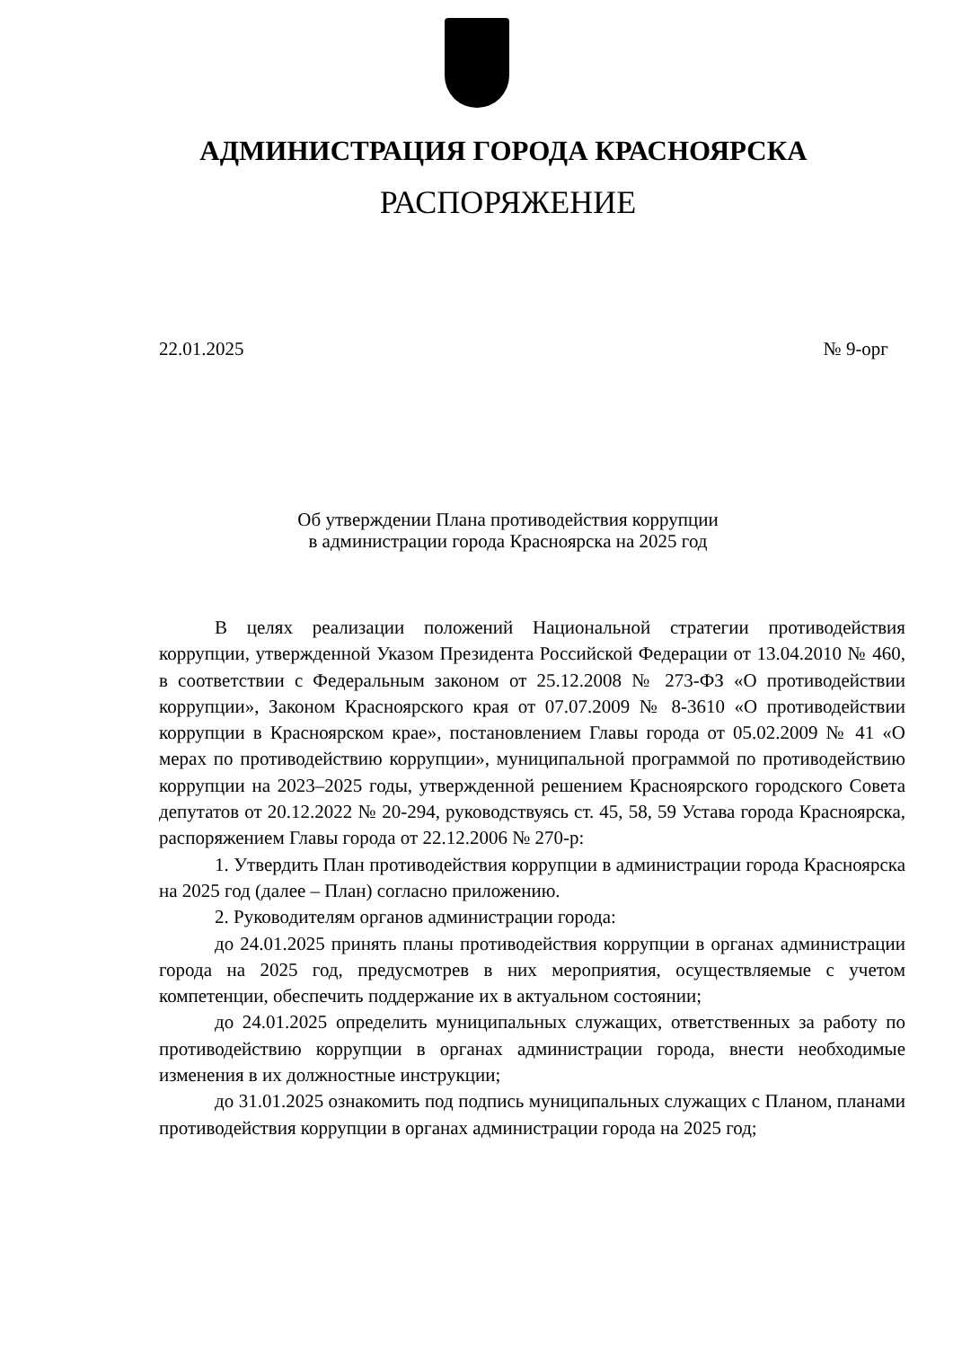АДМИНИСТРАЦИЯ ГОРОДА КРАСНОЯРСКА
РАСПОРЯЖЕНИЕ
22.01.2025 № 9-орг
Об утверждении Плана противодействия коррупции
в администрации города Красноярска на 2025 год
В целях реализации положений Национальной стратегии противодействия коррупции, утвержденной Указом Президента Российской Федерации от 13.04.2010 № 460, в соответствии с Федеральным законом от 25.12.2008 № 273-ФЗ «О противодействии коррупции», Законом Красноярского края от 07.07.2009 № 8-3610 «О противодействии коррупции в Красноярском крае», постановлением Главы города от 05.02.2009 № 41 «О мерах по противодействию коррупции», муниципальной программой по противодействию коррупции на 2023–2025 годы, утвержденной решением Красноярского городского Совета депутатов от 20.12.2022 № 20-294, руководствуясь ст. 45, 58, 59 Устава города Красноярска, распоряжением Главы города от 22.12.2006 № 270-р:
1. Утвердить План противодействия коррупции в администрации города Красноярска на 2025 год (далее – План) согласно приложению.
2. Руководителям органов администрации города:
до 24.01.2025 принять планы противодействия коррупции в органах администрации города на 2025 год, предусмотрев в них мероприятия, осуществляемые с учетом компетенции, обеспечить поддержание их в актуальном состоянии;
до 24.01.2025 определить муниципальных служащих, ответственных за работу по противодействию коррупции в органах администрации города, внести необходимые изменения в их должностные инструкции;
до 31.01.2025 ознакомить под подпись муниципальных служащих с Планом, планами противодействия коррупции в органах администрации города на 2025 год;